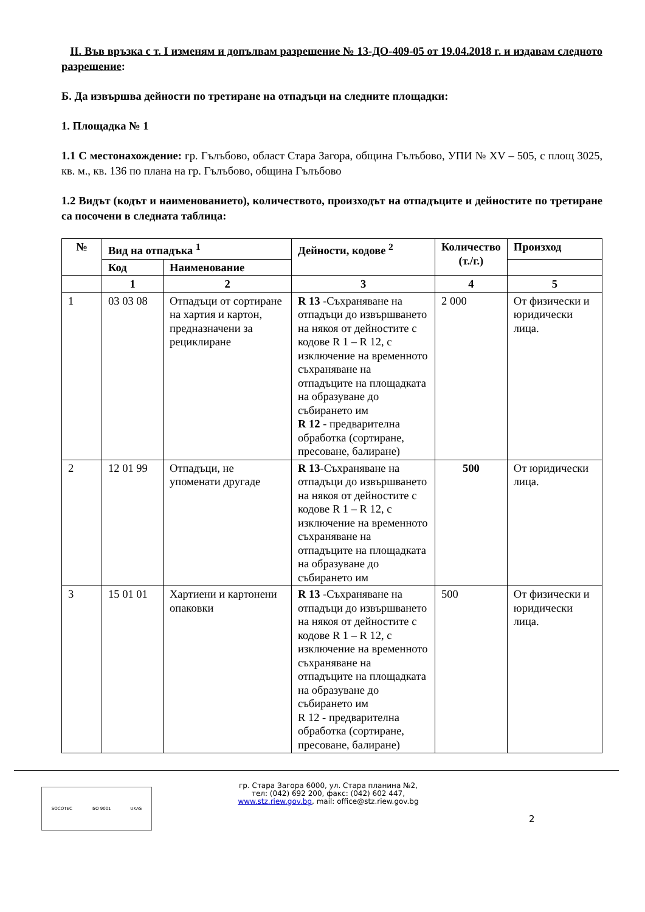II. Във връзка с т. I изменям и допълвам разрешение № 13-ДО-409-05 от 19.04.2018 г. и издавам следното разрешение:
Б. Да извършва дейности по третиране на отпадъци на следните площадки:
1. Площадка № 1
1.1 С местонахождение: гр. Гълъбово, област Стара Загора, община Гълъбово, УПИ № XV – 505, с площ 3025, кв. м., кв. 136 по плана на гр. Гълъбово, община Гълъбово
1.2 Видът (кодът и наименованието), количеството, произходът на отпадъците и дейностите по третиране са посочени в следната таблица:
| № | Вид на отпадъка <sup>1</sup> | | Дейности, кодове <sup>2</sup> | Количество (т./г.) | Произход |
| --- | --- | --- | --- | --- | --- |
| | Код | Наименование | | | |
| | 1 | 2 | 3 | 4 | 5 |
| 1 | 03 03 08 | Отпадъци от сортиране на хартия и картон, предназначени за рециклиране | R 13 -Съхраняване на отпадъци до извършването на някоя от дейностите с кодове R 1 – R 12, с изключение на временното съхраняване на отпадъците на площадката на образуване до събирането им R 12 - предварителна обработка (сортиране, пресоване, балиране) | 2 000 | От физически и юридически лица. |
| 2 | 12 01 99 | Отпадъци, не упоменати другаде | R 13 -Съхраняване на отпадъци до извършването на някоя от дейностите с кодове R 1 – R 12, с изключение на временното съхраняване на отпадъците на площадката на образуване до събирането им | 500 | От юридически лица. |
| 3 | 15 01 01 | Хартиени и картонени опаковки | R 13 -Съхраняване на отпадъци до извършването на някоя от дейностите с кодове R 1 – R 12, с изключение на временното съхраняване на отпадъците на площадката на образуване до събирането им R 12 - предварителна обработка (сортиране, пресоване, балиране) | 500 | От физически и юридически лица. |
SOCOTEC ISO 9001 UKAS
гр. Стара Загора 6000, ул. Стара планина №2,
тел: (042) 692 200, факс: (042) 602 447,
www.stz.riew.gov.bg, mail: office@stz.riew.gov.bg
2